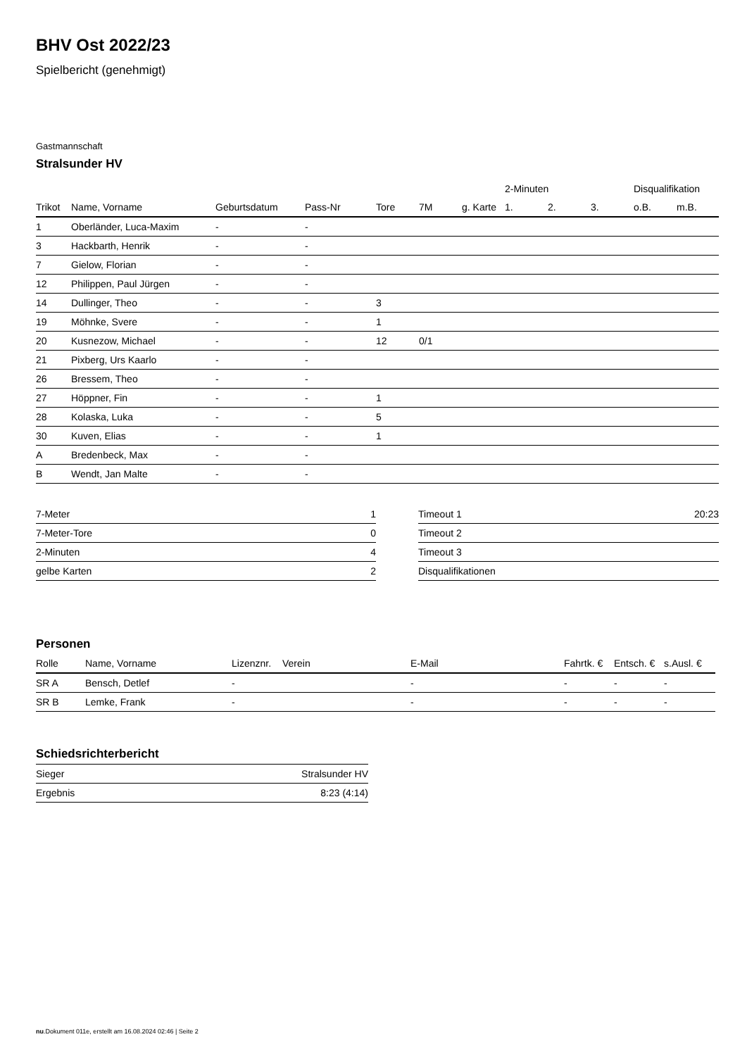BHV Ost 2022/23
Spielbericht (genehmigt)
Gastmannschaft
Stralsunder HV
| | | | | | | | 2-Minuten | | | Disqualifikation | |
| --- | --- | --- | --- | --- | --- | --- | --- | --- | --- | --- | --- |
| Trikot | Name, Vorname | Geburtsdatum | Pass-Nr | Tore | 7M | g. Karte | 1. | 2. | 3. | o.B. | m.B. |
| 1 | Oberländer, Luca-Maxim | - | - | | | | | | | | |
| 3 | Hackbarth, Henrik | - | - | | | | | | | | |
| 7 | Gielow, Florian | - | - | | | | | | | | |
| 12 | Philippen, Paul Jürgen | - | - | | | | | | | | |
| 14 | Dullinger, Theo | - | - | 3 | | | | | | | |
| 19 | Möhnke, Svere | - | - | 1 | | | | | | | |
| 20 | Kusnezow, Michael | - | - | 12 | 0/1 | | | | | | |
| 21 | Pixberg, Urs Kaarlo | - | - | | | | | | | | |
| 26 | Bressem, Theo | - | - | | | | | | | | |
| 27 | Höppner, Fin | - | - | 1 | | | | | | | |
| 28 | Kolaska, Luka | - | - | 5 | | | | | | | |
| 30 | Kuven, Elias | - | - | 1 | | | | | | | |
| A | Bredenbeck, Max | - | - | | | | | | | | |
| B | Wendt, Jan Malte | - | - | | | | | | | | |
| 7-Meter | 1 |
| 7-Meter-Tore | 0 |
| 2-Minuten | 4 |
| gelbe Karten | 2 |
| Timeout 1 | 20:23 |
| Timeout 2 | |
| Timeout 3 | |
| Disqualifikationen | |
Personen
| Rolle | Name, Vorname | Lizenznr. | Verein | E-Mail | Fahrtk. € | Entsch. € | s.Ausl. € |
| --- | --- | --- | --- | --- | --- | --- | --- |
| SR A | Bensch, Detlef | - | | - | - | - | - |
| SR B | Lemke, Frank | - | | - | - | - | - |
Schiedsrichterbericht
| Sieger | Stralsunder HV |
| Ergebnis | 8:23 (4:14) |
nu.Dokument 011e, erstellt am 16.08.2024 02:46 | Seite 2